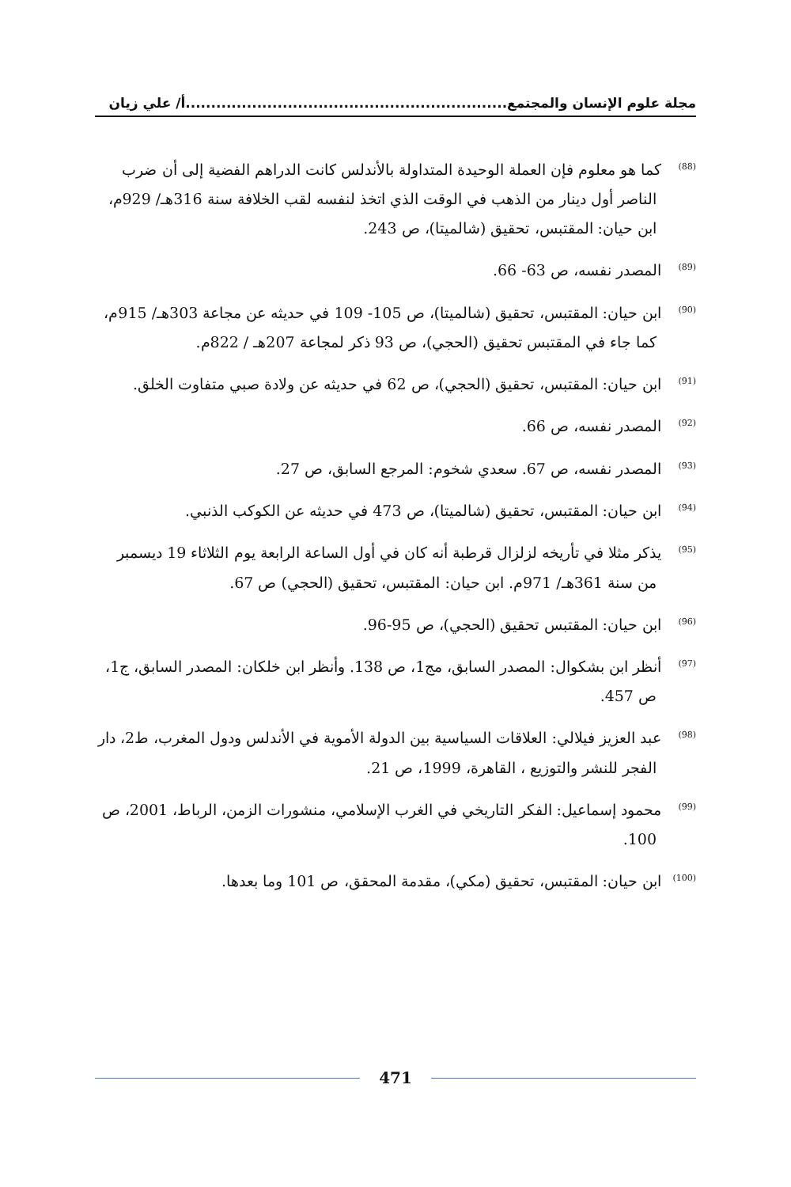مجلة علوم الإنسان والمجتمع...............................................................أ/ علي زيان
<sup>(88)</sup> كما هو معلوم فإن العملة الوحيدة المتداولة بالأندلس كانت الدراهم الفضية إلى أن ضرب الناصر أول دينار من الذهب في الوقت الذي اتخذ لنفسه لقب الخلافة سنة 316هـ/ 929م، ابن حيان: المقتبس، تحقيق (شالميتا)، ص 243.
<sup>(89)</sup> المصدر نفسه، ص 63- 66.
<sup>(90)</sup> ابن حيان: المقتبس، تحقيق (شالميتا)، ص 105- 109 في حديثه عن مجاعة 303هـ/ 915م، كما جاء في المقتبس تحقيق (الحجي)، ص 93 ذكر لمجاعة 207هـ / 822م.
<sup>(91)</sup> ابن حيان: المقتبس، تحقيق (الحجي)، ص 62 في حديثه عن ولادة صبي متفاوت الخلق.
<sup>(92)</sup> المصدر نفسه، ص 66.
<sup>(93)</sup> المصدر نفسه، ص 67. سعدي شخوم: المرجع السابق، ص 27.
<sup>(94)</sup> ابن حيان: المقتبس، تحقيق (شالميتا)، ص 473 في حديثه عن الكوكب الذنبي.
<sup>(95)</sup> يذكر مثلا في تأريخه لزلزال قرطبة أنه كان في أول الساعة الرابعة يوم الثلاثاء 19 ديسمبر من سنة 361هـ/ 971م. ابن حيان: المقتبس، تحقيق (الحجي) ص 67.
<sup>(96)</sup> ابن حيان: المقتبس تحقيق (الحجي)، ص 95-96.
<sup>(97)</sup> أنظر ابن بشكوال: المصدر السابق، مج1، ص 138. وأنظر ابن خلكان: المصدر السابق، ج1، ص 457.
<sup>(98)</sup> عبد العزيز فيلالي: العلاقات السياسية بين الدولة الأموية في الأندلس ودول المغرب، ط2، دار الفجر للنشر والتوزيع ، القاهرة، 1999، ص 21.
<sup>(99)</sup> محمود إسماعيل: الفكر التاريخي في الغرب الإسلامي، منشورات الزمن، الرباط، 2001، ص 100.
<sup>(100)</sup> ابن حيان: المقتبس، تحقيق (مكي)، مقدمة المحقق، ص 101 وما بعدها.
471